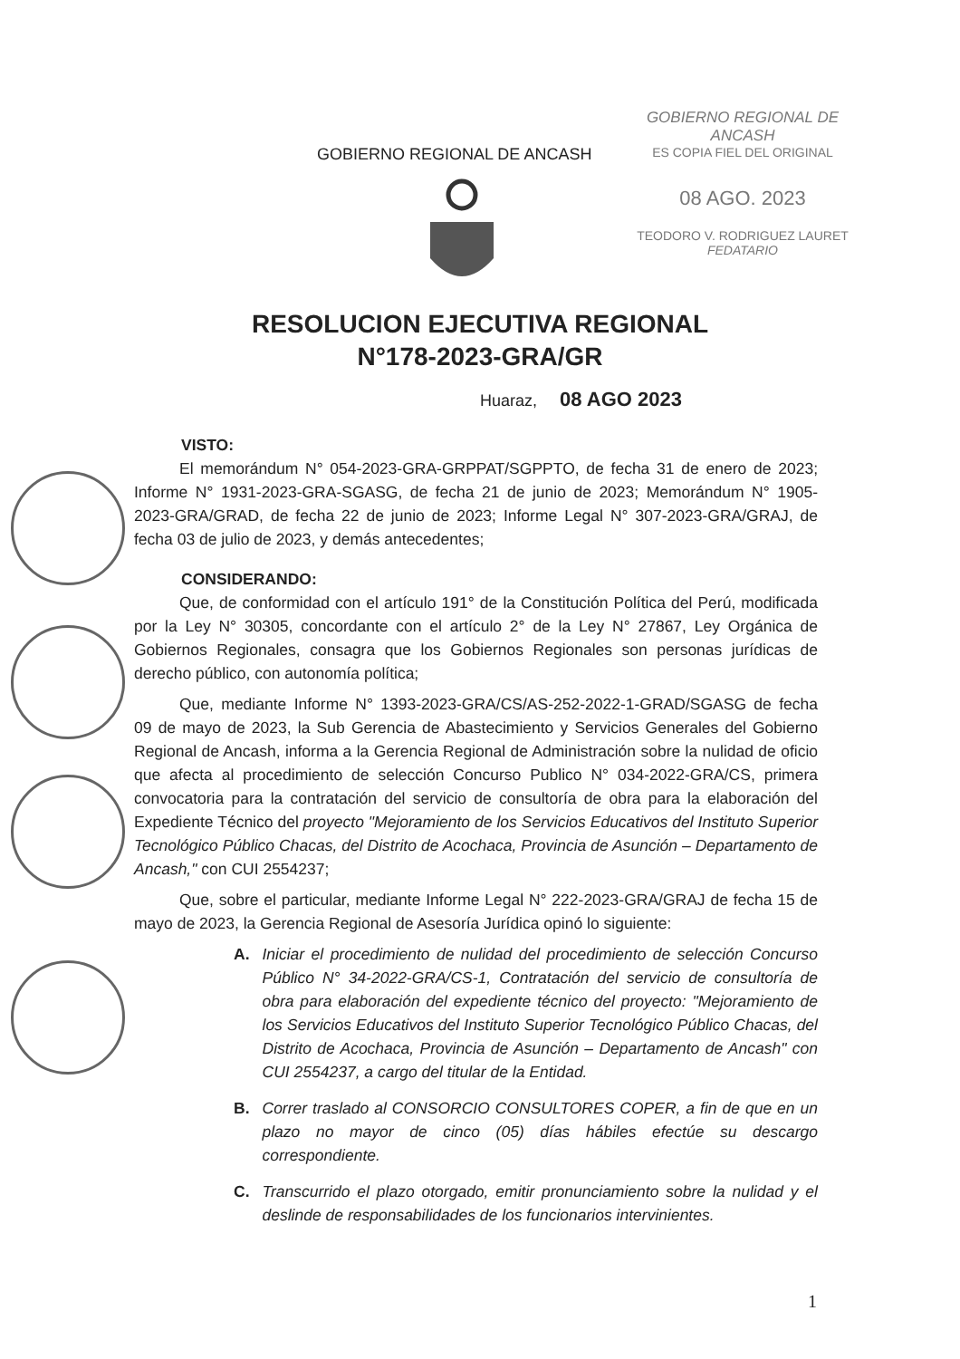GOBIERNO REGIONAL DE ANCASH
ES COPIA FIEL DEL ORIGINAL
08 AGO. 2023
TEODORO V. RODRIGUEZ LAURET
FEDATARIO
GOBIERNO REGIONAL DE ANCASH
RESOLUCION EJECUTIVA REGIONAL
N°178-2023-GRA/GR
Huaraz, 08 AGO 2023
VISTO:
El memorándum N° 054-2023-GRA-GRPPAT/SGPPTO, de fecha 31 de enero de 2023; Informe N° 1931-2023-GRA-SGASG, de fecha 21 de junio de 2023; Memorándum N° 1905-2023-GRA/GRAD, de fecha 22 de junio de 2023; Informe Legal N° 307-2023-GRA/GRAJ, de fecha 03 de julio de 2023, y demás antecedentes;
CONSIDERANDO:
Que, de conformidad con el artículo 191° de la Constitución Política del Perú, modificada por la Ley N° 30305, concordante con el artículo 2° de la Ley N° 27867, Ley Orgánica de Gobiernos Regionales, consagra que los Gobiernos Regionales son personas jurídicas de derecho público, con autonomía política;
Que, mediante Informe N° 1393-2023-GRA/CS/AS-252-2022-1-GRAD/SGASG de fecha 09 de mayo de 2023, la Sub Gerencia de Abastecimiento y Servicios Generales del Gobierno Regional de Ancash, informa a la Gerencia Regional de Administración sobre la nulidad de oficio que afecta al procedimiento de selección Concurso Publico N° 034-2022-GRA/CS, primera convocatoria para la contratación del servicio de consultoría de obra para la elaboración del Expediente Técnico del proyecto "Mejoramiento de los Servicios Educativos del Instituto Superior Tecnológico Público Chacas, del Distrito de Acochaca, Provincia de Asunción – Departamento de Ancash," con CUI 2554237;
Que, sobre el particular, mediante Informe Legal N° 222-2023-GRA/GRAJ de fecha 15 de mayo de 2023, la Gerencia Regional de Asesoría Jurídica opinó lo siguiente:
A. Iniciar el procedimiento de nulidad del procedimiento de selección Concurso Público N° 34-2022-GRA/CS-1, Contratación del servicio de consultoría de obra para elaboración del expediente técnico del proyecto: "Mejoramiento de los Servicios Educativos del Instituto Superior Tecnológico Público Chacas, del Distrito de Acochaca, Provincia de Asunción – Departamento de Ancash" con CUI 2554237, a cargo del titular de la Entidad.
B. Correr traslado al CONSORCIO CONSULTORES COPER, a fin de que en un plazo no mayor de cinco (05) días hábiles efectúe su descargo correspondiente.
C. Transcurrido el plazo otorgado, emitir pronunciamiento sobre la nulidad y el deslinde de responsabilidades de los funcionarios intervinientes.
1